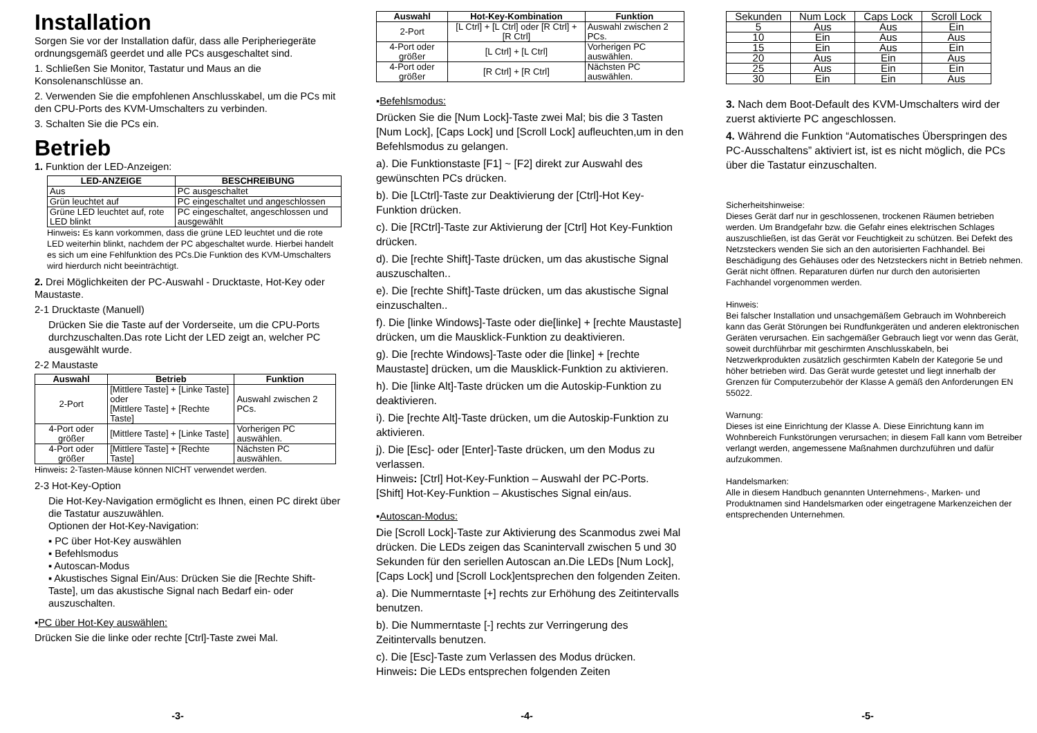Installation
Sorgen Sie vor der Installation dafür, dass alle Peripheriegeräte ordnungsgemäß geerdet und alle PCs ausgeschaltet sind.
1. Schließen Sie Monitor, Tastatur und Maus an die Konsolenanschlüsse an.
2. Verwenden Sie die empfohlenen Anschlusskabel, um die PCs mit den CPU-Ports des KVM-Umschalters zu verbinden.
3. Schalten Sie die PCs ein.
Betrieb
1. Funktion der LED-Anzeigen:
| LED-ANZEIGE | BESCHREIBUNG |
| --- | --- |
| Aus | PC ausgeschaltet |
| Grün leuchtet auf | PC eingeschaltet und angeschlossen |
| Grüne LED leuchtet auf, rote LED blinkt | PC eingeschaltet, angeschlossen und ausgewählt |
Hinweis: Es kann vorkommen, dass die grüne LED leuchtet und die rote LED weiterhin blinkt, nachdem der PC abgeschaltet wurde. Hierbei handelt es sich um eine Fehlfunktion des PCs.Die Funktion des KVM-Umschalters wird hierdurch nicht beeinträchtigt.
2. Drei Möglichkeiten der PC-Auswahl - Drucktaste, Hot-Key oder Maustaste.
2-1 Drucktaste (Manuell)
Drücken Sie die Taste auf der Vorderseite, um die CPU-Ports durchzuschalten.Das rote Licht der LED zeigt an, welcher PC ausgewählt wurde.
2-2 Maustaste
| Auswahl | Betrieb | Funktion |
| --- | --- | --- |
| 2-Port | [Mittlere Taste] + [Linke Taste] oder [Mittlere Taste] + [Rechte Taste] | Auswahl zwischen 2 PCs. |
| 4-Port oder größer | [Mittlere Taste] + [Linke Taste] | Vorherigen PC auswählen. |
| 4-Port oder größer | [Mittlere Taste] + [Rechte Taste] | Nächsten PC auswählen. |
Hinweis: 2-Tasten-Mäuse können NICHT verwendet werden.
2-3 Hot-Key-Option
Die Hot-Key-Navigation ermöglicht es Ihnen, einen PC direkt über die Tastatur auszuwählen.
Optionen der Hot-Key-Navigation:
▪ PC über Hot-Key auswählen
▪ Befehlsmodus
▪ Autoscan-Modus
▪ Akustisches Signal Ein/Aus: Drücken Sie die [Rechte Shift-Taste], um das akustische Signal nach Bedarf ein- oder auszuschalten.
▪PC über Hot-Key auswählen:
Drücken Sie die linke oder rechte [Ctrl]-Taste zwei Mal.
-3-
| Auswahl | Hot-Key-Kombination | Funktion |
| --- | --- | --- |
| 2-Port | [L Ctrl] + [L Ctrl] oder [R Ctrl] + [R Ctrl] | Auswahl zwischen 2 PCs. |
| 4-Port oder größer | [L Ctrl] + [L Ctrl] | Vorherigen PC auswählen. |
| 4-Port oder größer | [R Ctrl] + [R Ctrl] | Nächsten PC auswählen. |
▪Befehlsmodus:
Drücken Sie die [Num Lock]-Taste zwei Mal; bis die 3 Tasten [Num Lock], [Caps Lock] und [Scroll Lock] aufleuchten,um in den Befehlsmodus zu gelangen.
a). Die Funktionstaste [F1] ~ [F2] direkt zur Auswahl des gewünschten PCs drücken.
b). Die [LCtrl]-Taste zur Deaktivierung der [Ctrl]-Hot Key-Funktion drücken.
c). Die [RCtrl]-Taste zur Aktivierung der [Ctrl] Hot Key-Funktion drücken.
d). Die [rechte Shift]-Taste drücken, um das akustische Signal auszuschalten..
e). Die [rechte Shift]-Taste drücken, um das akustische Signal einzuschalten..
f). Die [linke Windows]-Taste oder die[linke] + [rechte Maustaste] drücken, um die Mausklick-Funktion zu deaktivieren.
g). Die [rechte Windows]-Taste oder die [linke] + [rechte Maustaste] drücken, um die Mausklick-Funktion zu aktivieren.
h). Die [linke Alt]-Taste drücken um die Autoskip-Funktion zu deaktivieren.
i). Die [rechte Alt]-Taste drücken, um die Autoskip-Funktion zu aktivieren.
j). Die [Esc]- oder [Enter]-Taste drücken, um den Modus zu verlassen.
Hinweis: [Ctrl] Hot-Key-Funktion – Auswahl der PC-Ports.
[Shift] Hot-Key-Funktion – Akustisches Signal ein/aus.
▪Autoscan-Modus:
Die [Scroll Lock]-Taste zur Aktivierung des Scanmodus zwei Mal drücken. Die LEDs zeigen das Scanintervall zwischen 5 und 30 Sekunden für den seriellen Autoscan an.Die LEDs [Num Lock], [Caps Lock] und [Scroll Lock]entsprechen den folgenden Zeiten.
a). Die Nummerntaste [+] rechts zur Erhöhung des Zeitintervalls benutzen.
b). Die Nummerntaste [-] rechts zur Verringerung des Zeitintervalls benutzen.
c). Die [Esc]-Taste zum Verlassen des Modus drücken.
Hinweis: Die LEDs entsprechen folgenden Zeiten
-4-
| Sekunden | Num Lock | Caps Lock | Scroll Lock |
| 5 | Aus | Aus | Ein |
| 10 | Ein | Aus | Aus |
| 15 | Ein | Aus | Ein |
| 20 | Aus | Ein | Aus |
| 25 | Aus | Ein | Ein |
| 30 | Ein | Ein | Aus |
3. Nach dem Boot-Default des KVM-Umschalters wird der zuerst aktivierte PC angeschlossen.
4. Während die Funktion “Automatisches Überspringen des PC-Ausschaltens” aktiviert ist, ist es nicht möglich, die PCs über die Tastatur einzuschalten.
Sicherheitshinweise:
Dieses Gerät darf nur in geschlossenen, trockenen Räumen betrieben werden. Um Brandgefahr bzw. die Gefahr eines elektrischen Schlages auszuschließen, ist das Gerät vor Feuchtigkeit zu schützen. Bei Defekt des Netzsteckers wenden Sie sich an den autorisierten Fachhandel. Bei Beschädigung des Gehäuses oder des Netzsteckers nicht in Betrieb nehmen. Gerät nicht öffnen. Reparaturen dürfen nur durch den autorisierten Fachhandel vorgenommen werden.
Hinweis:
Bei falscher Installation und unsachgemäßem Gebrauch im Wohnbereich kann das Gerät Störungen bei Rundfunkgeräten und anderen elektronischen Geräten verursachen. Ein sachgemäßer Gebrauch liegt vor wenn das Gerät, soweit durchführbar mit geschirmten Anschlusskabeln, bei Netzwerkprodukten zusätzlich geschirmten Kabeln der Kategorie 5e und höher betrieben wird. Das Gerät wurde getestet und liegt innerhalb der Grenzen für Computerzubehör der Klasse A gemäß den Anforderungen EN 55022.
Warnung:
Dieses ist eine Einrichtung der Klasse A. Diese Einrichtung kann im Wohnbereich Funkstörungen verursachen; in diesem Fall kann vom Betreiber verlangt werden, angemessene Maßnahmen durchzuführen und dafür aufzukommen.
Handelsmarken:
Alle in diesem Handbuch genannten Unternehmens-, Marken- und Produktnamen sind Handelsmarken oder eingetragene Markenzeichen der entsprechenden Unternehmen.
-5-